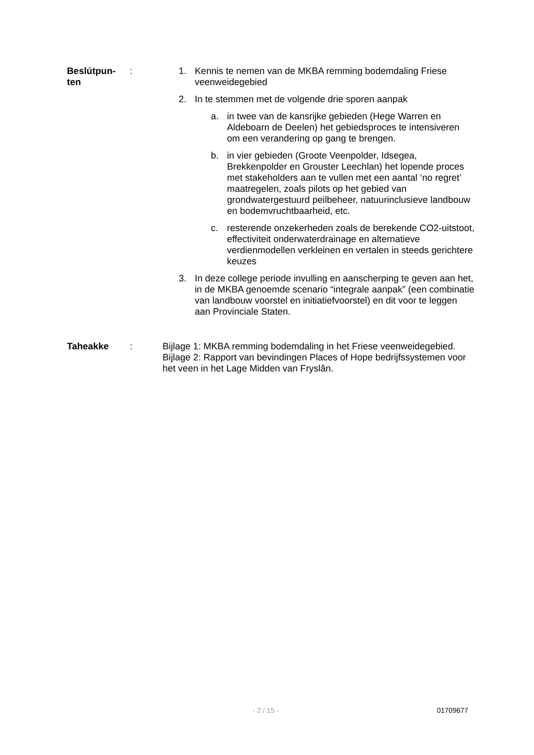Beslútpun-
ten
: 1. Kennis te nemen van de MKBA remming bodemdaling Friese veenweidegebied
2. In te stemmen met de volgende drie sporen aanpak
a. in twee van de kansrijke gebieden (Hege Warren en Aldeboarn de Deelen) het gebiedsproces te intensiveren om een verandering op gang te brengen.
b. in vier gebieden (Groote Veenpolder, Idsegea, Brekkenpolder en Grouster Leechlan) het lopende proces met stakeholders aan te vullen met een aantal ‘no regret’ maatregelen, zoals pilots op het gebied van grondwatergestuurd peilbeheer, natuurinclusieve landbouw en bodemvruchtbaarheid, etc.
c. resterende onzekerheden zoals de berekende CO2-uitstoot, effectiviteit onderwaterdrainage en alternatieve verdienmodellen verkleinen en vertalen in steeds gerichtere keuzes
3. In deze college periode invulling en aanscherping te geven aan het, in de MKBA genoemde scenario “integrale aanpak” (een combinatie van landbouw voorstel en initiatiefvoorstel) en dit voor te leggen aan Provinciale Staten.
Taheakke : Bijlage 1: MKBA remming bodemdaling in het Friese veenweidegebied.
Bijlage 2: Rapport van bevindingen Places of Hope bedrijfssystemen voor het veen in het Lage Midden van Fryslân.
- 2 / 15 - 01709677